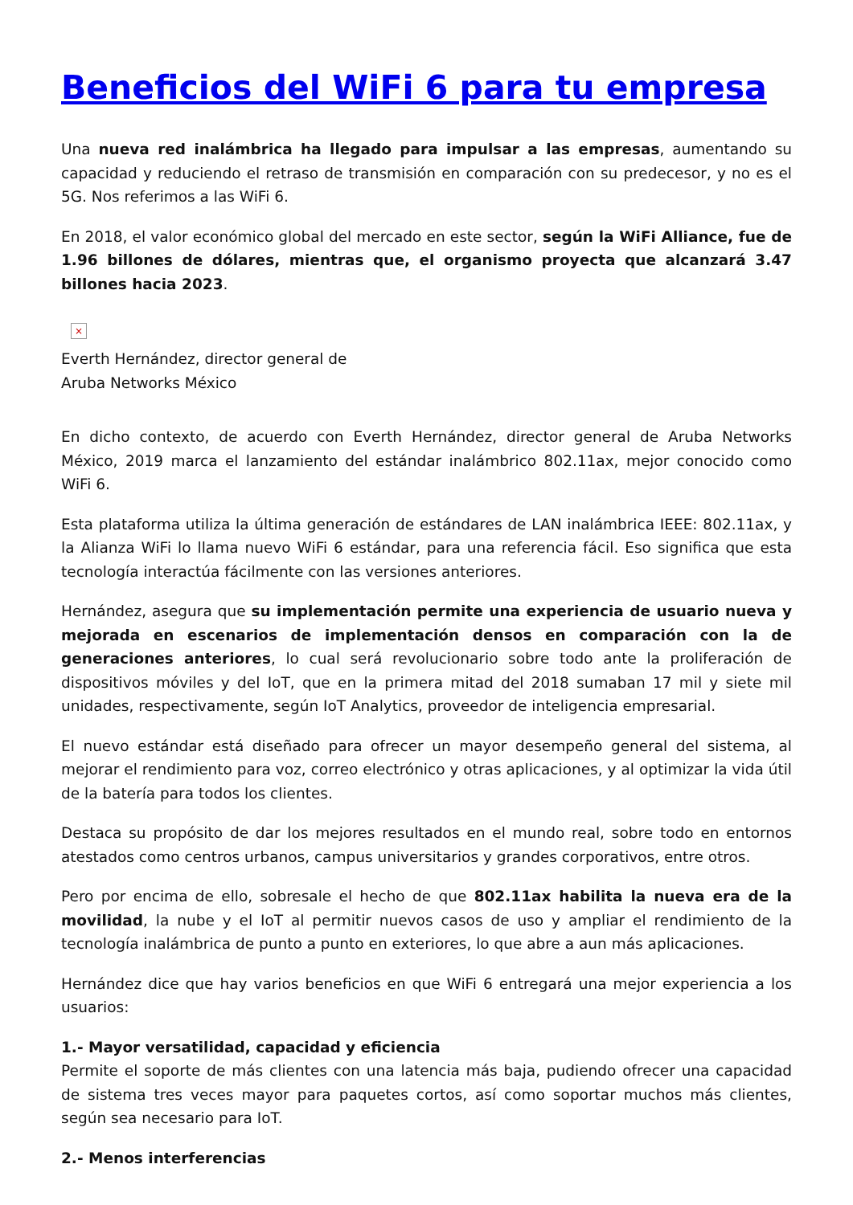Beneficios del WiFi 6 para tu empresa
Una nueva red inalámbrica ha llegado para impulsar a las empresas, aumentando su capacidad y reduciendo el retraso de transmisión en comparación con su predecesor, y no es el 5G. Nos referimos a las WiFi 6.
En 2018, el valor económico global del mercado en este sector, según la WiFi Alliance, fue de 1.96 billones de dólares, mientras que, el organismo proyecta que alcanzará 3.47 billones hacia 2023.
×
Everth Hernández, director general de
Aruba Networks México
En dicho contexto, de acuerdo con Everth Hernández, director general de Aruba Networks México, 2019 marca el lanzamiento del estándar inalámbrico 802.11ax, mejor conocido como WiFi 6.
Esta plataforma utiliza la última generación de estándares de LAN inalámbrica IEEE: 802.11ax, y la Alianza WiFi lo llama nuevo WiFi 6 estándar, para una referencia fácil. Eso significa que esta tecnología interactúa fácilmente con las versiones anteriores.
Hernández, asegura que su implementación permite una experiencia de usuario nueva y mejorada en escenarios de implementación densos en comparación con la de generaciones anteriores, lo cual será revolucionario sobre todo ante la proliferación de dispositivos móviles y del IoT, que en la primera mitad del 2018 sumaban 17 mil y siete mil unidades, respectivamente, según IoT Analytics, proveedor de inteligencia empresarial.
El nuevo estándar está diseñado para ofrecer un mayor desempeño general del sistema, al mejorar el rendimiento para voz, correo electrónico y otras aplicaciones, y al optimizar la vida útil de la batería para todos los clientes.
Destaca su propósito de dar los mejores resultados en el mundo real, sobre todo en entornos atestados como centros urbanos, campus universitarios y grandes corporativos, entre otros.
Pero por encima de ello, sobresale el hecho de que 802.11ax habilita la nueva era de la movilidad, la nube y el IoT al permitir nuevos casos de uso y ampliar el rendimiento de la tecnología inalámbrica de punto a punto en exteriores, lo que abre a aun más aplicaciones.
Hernández dice que hay varios beneficios en que WiFi 6 entregará una mejor experiencia a los usuarios:
1.- Mayor versatilidad, capacidad y eficiencia
Permite el soporte de más clientes con una latencia más baja, pudiendo ofrecer una capacidad de sistema tres veces mayor para paquetes cortos, así como soportar muchos más clientes, según sea necesario para IoT.
2.- Menos interferencias